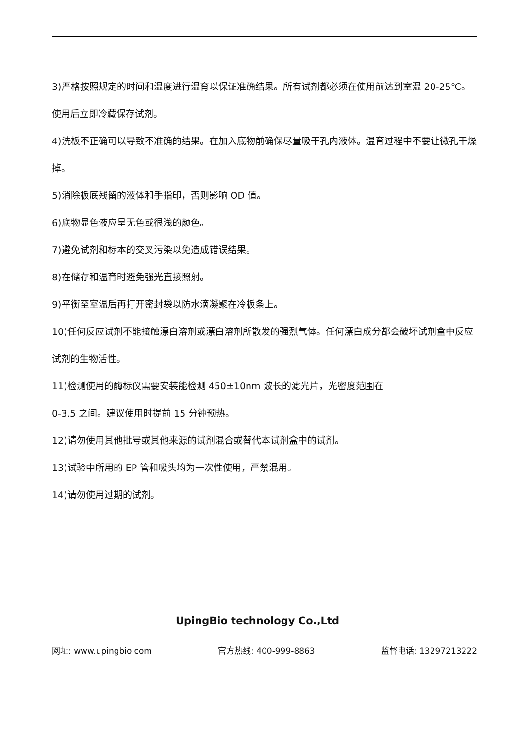3)严格按照规定的时间和温度进行温育以保证准确结果。所有试剂都必须在使用前达到室温 20-25℃。使用后立即冷藏保存试剂。
4)洗板不正确可以导致不准确的结果。在加入底物前确保尽量吸干孔内液体。温育过程中不要让微孔干燥掉。
5)消除板底残留的液体和手指印，否则影响 OD 值。
6)底物显色液应呈无色或很浅的颜色。
7)避免试剂和标本的交叉污染以免造成错误结果。
8)在储存和温育时避免强光直接照射。
9)平衡至室温后再打开密封袋以防水滴凝聚在冷板条上。
10)任何反应试剂不能接触漂白溶剂或漂白溶剂所散发的强烈气体。任何漂白成分都会破坏试剂盒中反应试剂的生物活性。
11)检测使用的酶标仪需要安装能检测 450±10nm 波长的滤光片，光密度范围在
0-3.5 之间。建议使用时提前 15 分钟预热。
12)请勿使用其他批号或其他来源的试剂混合或替代本试剂盒中的试剂。
13)试验中所用的 EP 管和吸头均为一次性使用，严禁混用。
14)请勿使用过期的试剂。
UpingBio technology Co.,Ltd
网址: www.upingbio.com 官方热线: 400-999-8863 监督电话: 13297213222